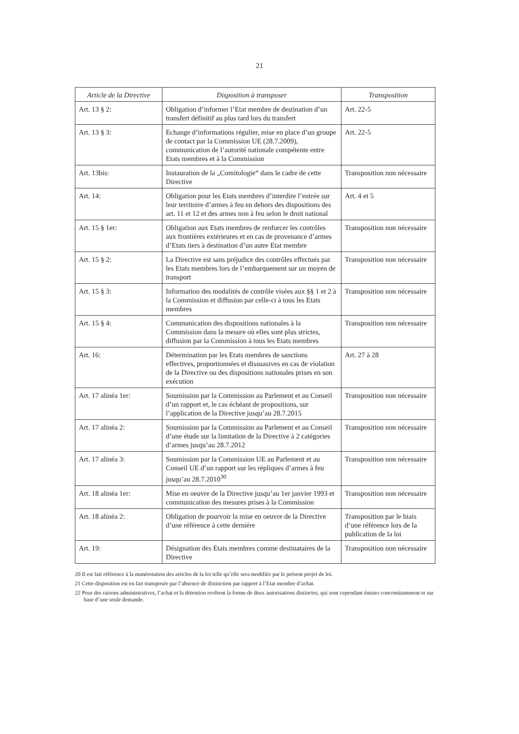21
| Article de la Directive | Disposition à transposer | Transposition |
| --- | --- | --- |
| Art. 13 § 2: | Obligation d’informer l’Etat membre de destination d’un transfert définitif au plus tard lors du transfert | Art. 22-5 |
| Art. 13 § 3: | Echange d’informations régulier, mise en place d’un groupe de contact par la Commission UE (28.7.2009), communication de l’autorité nationale compétente entre Etats membres et à la Commission | Art. 22-5 |
| Art. 13bis: | Instauration de la „Comitologie“ dans le cadre de cette Directive | Transposition non nécessaire |
| Art. 14: | Obligation pour les Etats membres d’interdire l’entrée sur leur territoire d’armes à feu en dehors des dispositions des art. 11 et 12 et des armes non à feu selon le droit national | Art. 4 et 5 |
| Art. 15 § 1er: | Obligation aux Etats membres de renforcer les contrôles aux frontières extérieures et en cas de provenance d’armes d’Etats tiers à destination d’un autre Etat membre | Transposition non nécessaire |
| Art. 15 § 2: | La Directive est sans préjudice des contrôles effectués par les Etats membres lors de l’embarquement sur un moyen de transport | Transposition non nécessaire |
| Art. 15 § 3: | Information des modalités de contrôle visées aux §§ 1 et 2 à la Commission et diffusion par celle-ci à tous les Etats membres | Transposition non nécessaire |
| Art. 15 § 4: | Communication des dispositions nationales à la Commission dans la mesure où elles sont plus strictes, diffusion par la Commission à tous les Etats membres | Transposition non nécessaire |
| Art. 16: | Détermination par les Etats membres de sanctions effectives, proportionnées et dissuasives en cas de violation de la Directive ou des dispositions nationales prises en son exécution | Art. 27 à 28 |
| Art. 17 alinéa 1er: | Soumission par la Commission au Parlement et au Conseil d’un rapport et, le cas échéant de propositions, sur l’application de la Directive jusqu’au 28.7.2015 | Transposition non nécessaire |
| Art. 17 alinéa 2: | Soumission par la Commission au Parlement et au Conseil d’une étude sur la limitation de la Directive à 2 catégories d’armes jusqu’au 28.7.2012 | Transposition non nécessaire |
| Art. 17 alinéa 3: | Soumission par la Commission UE au Parlement et au Conseil UE d’un rapport sur les répliques d’armes à feu jusqu’au 28.7.2010<sup>30</sup> | Transposition non nécessaire |
| Art. 18 alinéa 1er: | Mise en oeuvre de la Directive jusqu’au 1er janvier 1993 et communication des mesures prises à la Commission | Transposition non nécessaire |
| Art. 18 alinéa 2: | Obligation de pourvoir la mise en oeuvre de la Directive d’une référence à cette dernière | Transposition par le biais d’une référence lors de la publication de la loi |
| Art. 19: | Désignation des Etats membres comme destinataires de la Directive | Transposition non nécessaire |
20 Il est fait référence à la numérotation des articles de la loi telle qu’elle sera modifiée par le présent projet de loi.
21 Cette disposition est en fait transposée par l’absence de distinction par rapport à l’Etat membre d’achat.
22 Pour des raisons administratives, l’achat et la détention revêtent la forme de deux autorisations distinctes, qui sont cependant émises concomitamment et sur base d’une seule demande.